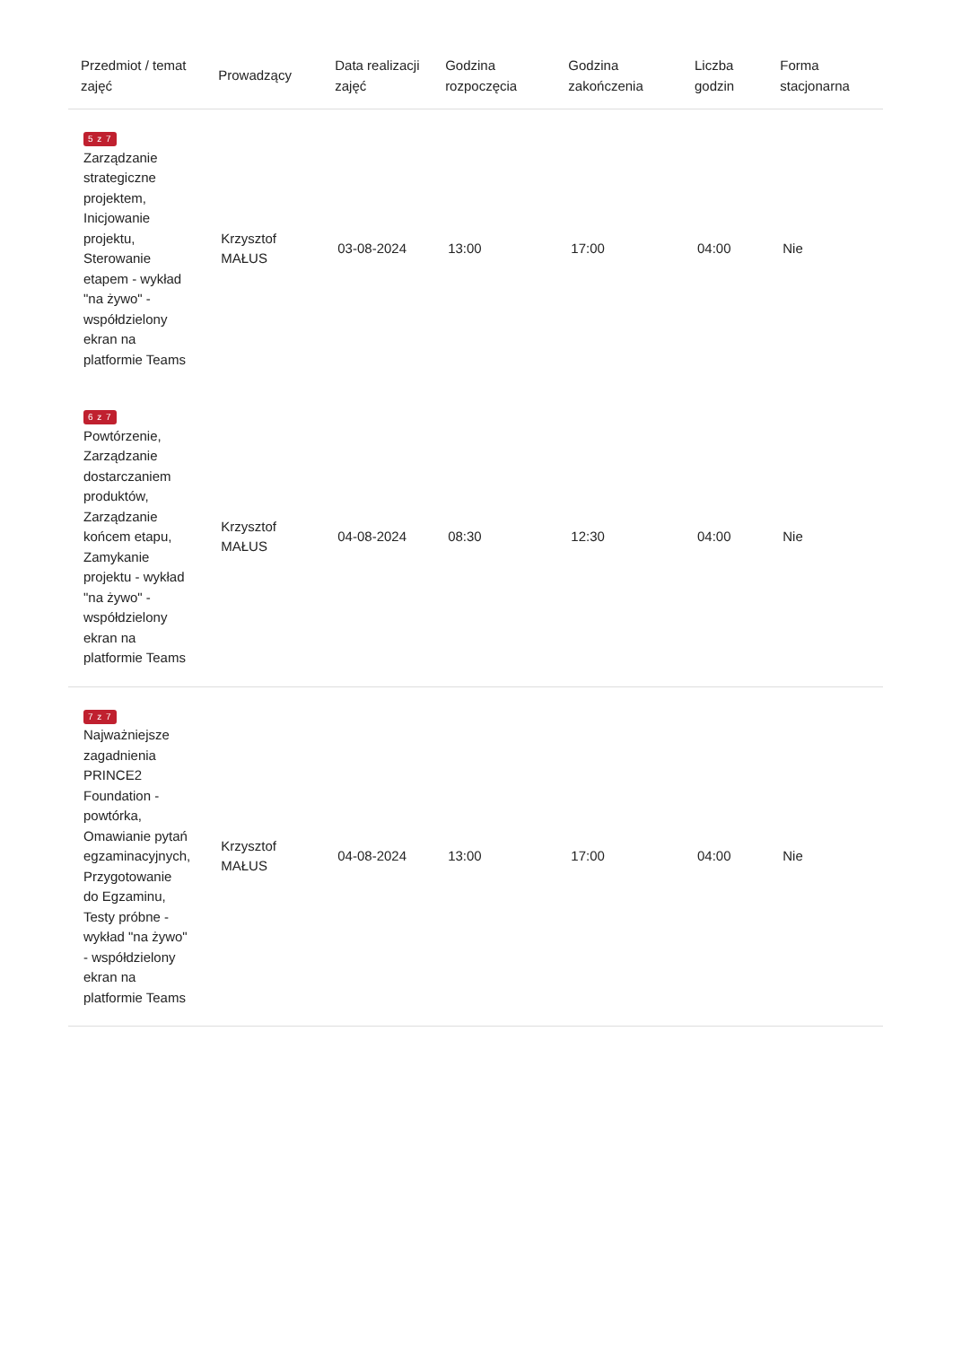| Przedmiot / temat zajęć | Prowadzący | Data realizacji zajęć | Godzina rozpoczęcia | Godzina zakończenia | Liczba godzin | Forma stacjonarna |
| --- | --- | --- | --- | --- | --- | --- |
| 5 z 7 Zarządzanie strategiczne projektem, Inicjowanie projektu, Sterowanie etapem - wykład "na żywo" - współdzielony ekran na platformie Teams | Krzysztof MAŁUS | 03-08-2024 | 13:00 | 17:00 | 04:00 | Nie |
| 6 z 7 Powtórzenie, Zarządzanie dostarczaniem produktów, Zarządzanie końcem etapu, Zamykanie projektu - wykład "na żywo" - współdzielony ekran na platformie Teams | Krzysztof MAŁUS | 04-08-2024 | 08:30 | 12:30 | 04:00 | Nie |
| 7 z 7 Najważniejsze zagadnienia PRINCE2 Foundation - powtórka, Omawianie pytań egzaminacyjnych, Przygotowanie do Egzaminu, Testy próbne - wykład "na żywo" - współdzielony ekran na platformie Teams | Krzysztof MAŁUS | 04-08-2024 | 13:00 | 17:00 | 04:00 | Nie |